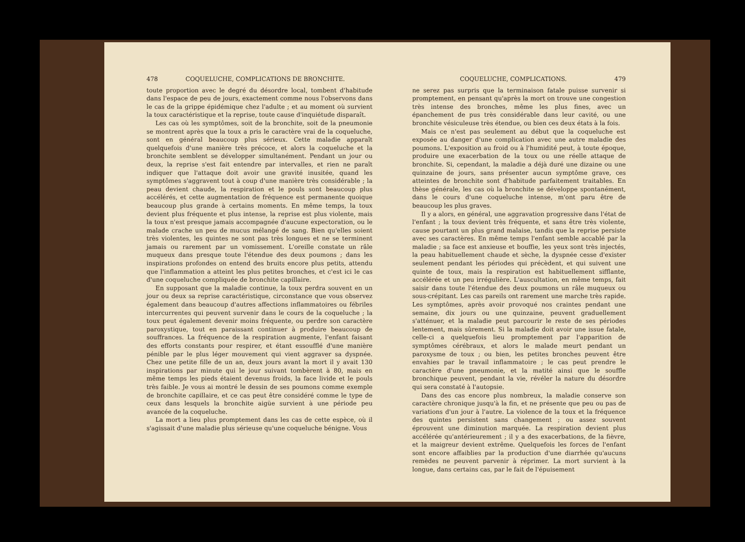478 COQUELUCHE, COMPLICATIONS DE BRONCHITE.
toute proportion avec le degré du désordre local, tombent d'habitude dans l'espace de peu de jours, exactement comme nous l'observons dans le cas de la grippe épidémique chez l'adulte ; et au moment où survient la toux caractéristique et la reprise, toute cause d'inquiétude disparaît.
Les cas où les symptômes, soit de la bronchite, soit de la pneumonie se montrent après que la toux a pris le caractère vrai de la coqueluche, sont en général beaucoup plus sérieux. Cette maladie apparaît quelquefois d'une manière très précoce, et alors la coqueluche et la bronchite semblent se développer simultanément. Pendant un jour ou deux, la reprise s'est fait entendre par intervalles, et rien ne paraît indiquer que l'attaque doit avoir une gravité inusitée, quand les symptômes s'aggravent tout à coup d'une manière très considérable ; la peau devient chaude, la respiration et le pouls sont beaucoup plus accélérés, et cette augmentation de fréquence est permanente quoique beaucoup plus grande à certains moments. En même temps, la toux devient plus fréquente et plus intense, la reprise est plus violente, mais la toux n'est presque jamais accompagnée d'aucune expectoration, ou le malade crache un peu de mucus mélangé de sang. Bien qu'elles soient très violentes, les quintes ne sont pas très longues et ne se terminent jamais ou rarement par un vomissement. L'oreille constate un râle muqueux dans presque toute l'étendue des deux poumons ; dans les inspirations profondes on entend des bruits encore plus petits, attendu que l'inflammation a atteint les plus petites bronches, et c'est ici le cas d'une coqueluche compliquée de bronchite capillaire.
En supposant que la maladie continue, la toux perdra souvent en un jour ou deux sa reprise caractéristique, circonstance que vous observez également dans beaucoup d'autres affections inflammatoires ou fébriles intercurrentes qui peuvent survenir dans le cours de la coqueluche ; la toux peut également devenir moins fréquente, ou perdre son caractère paroxystique, tout en paraissant continuer à produire beaucoup de souffrances. La fréquence de la respiration augmente, l'enfant faisant des efforts constants pour respirer, et étant essoufflé d'une manière pénible par le plus léger mouvement qui vient aggraver sa dyspnée. Chez une petite fille de un an, deux jours avant la mort il y avait 130 inspirations par minute qui le jour suivant tombèrent à 80, mais en même temps les pieds étaient devenus froids, la face livide et le pouls très faible. Je vous ai montré le dessin de ses poumons comme exemple de bronchite capillaire, et ce cas peut être considéré comme le type de ceux dans lesquels la bronchite aigüe survient à une période peu avancée de la coqueluche.
La mort a lieu plus promptement dans les cas de cette espèce, où il s'agissait d'une maladie plus sérieuse qu'une coqueluche bénigne. Vous
COQUELUCHE, COMPLICATIONS. 479
ne serez pas surpris que la terminaison fatale puisse survenir si promptement, en pensant qu'après la mort on trouve une congestion très intense des bronches, même les plus fines, avec un épanchement de pus très considérable dans leur cavité, ou une bronchite vésiculeuse très étendue, ou bien ces deux états à la fois.
Mais ce n'est pas seulement au début que la coqueluche est exposée au danger d'une complication avec une autre maladie des poumons. L'exposition au froid ou à l'humidité peut, à toute époque, produire une exacerbation de la toux ou une réelle attaque de bronchite. Si, cependant, la maladie a déjà duré une dizaine ou une quinzaine de jours, sans présenter aucun symptôme grave, ces atteintes de bronchite sont d'habitude parfaitement traitables. En thèse générale, les cas où la bronchite se développe spontanément, dans le cours d'une coqueluche intense, m'ont paru être de beaucoup les plus graves.
Il y a alors, en général, une aggravation progressive dans l'état de l'enfant ; la toux devient très fréquente, et sans être très violente, cause pourtant un plus grand malaise, tandis que la reprise persiste avec ses caractères. En même temps l'enfant semble accablé par la maladie ; sa face est anxieuse et bouffie, les yeux sont très injectés, la peau habituellement chaude et sèche, la dyspnée cesse d'exister seulement pendant les périodes qui précèdent, et qui suivent une quinte de toux, mais la respiration est habituellement sifflante, accélérée et un peu irrégulière. L'auscultation, en même temps, fait saisir dans toute l'étendue des deux poumons un râle muqueux ou sous-crépitant. Les cas pareils ont rarement une marche très rapide. Les symptômes, après avoir provoqué nos craintes pendant une semaine, dix jours ou une quinzaine, peuvent graduellement s'atténuer, et la maladie peut parcourir le reste de ses périodes lentement, mais sûrement. Si la maladie doit avoir une issue fatale, celle-ci a quelquefois lieu promptement par l'apparition de symptômes cérébraux, et alors le malade meurt pendant un paroxysme de toux ; ou bien, les petites bronches peuvent être envahies par le travail inflammatoire ; le cas peut prendre le caractère d'une pneumonie, et la matité ainsi que le souffle bronchique peuvent, pendant la vie, révéler la nature du désordre qui sera constaté à l'autopsie.
Dans des cas encore plus nombreux, la maladie conserve son caractère chronique jusqu'à la fin, et ne présente que peu ou pas de variations d'un jour à l'autre. La violence de la toux et la fréquence des quintes persistent sans changement ; ou assez souvent éprouvent une diminution marquée. La respiration devient plus accélérée qu'antérieurement ; il y a des exacerbations, de la fièvre, et la maigreur devient extrême. Quelquefois les forces de l'enfant sont encore affaiblies par la production d'une diarrhée qu'aucuns remèdes ne peuvent parvenir à réprimer. La mort survient à la longue, dans certains cas, par le fait de l'épuisement